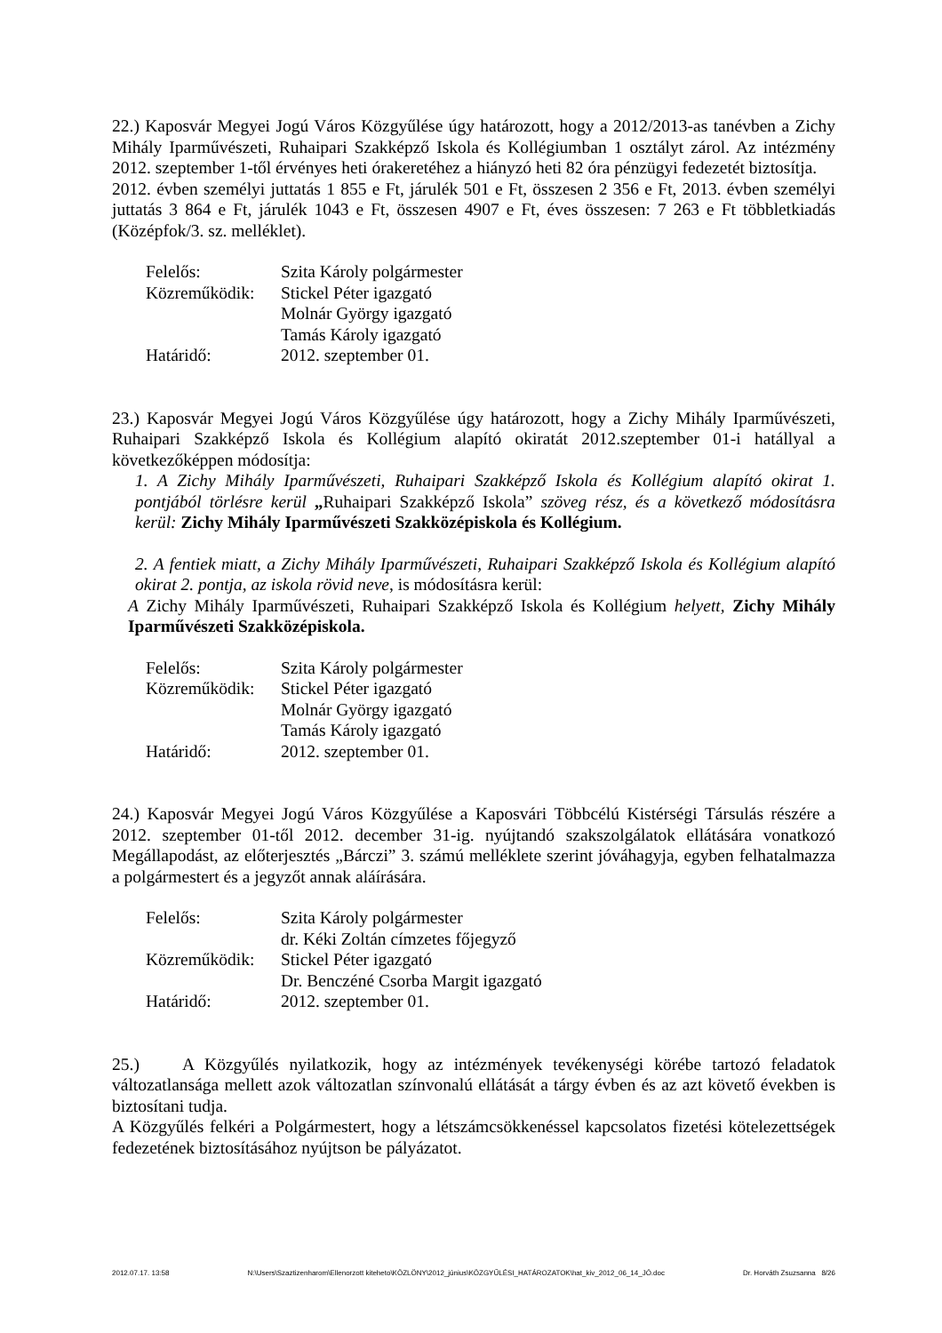22.) Kaposvár Megyei Jogú Város Közgyűlése úgy határozott, hogy a 2012/2013-as tanévben a Zichy Mihály Iparművészeti, Ruhaipari Szakképző Iskola és Kollégiumban 1 osztályt zárol. Az intézmény 2012. szeptember 1-től érvényes heti órakeretéhez a hiányzó heti 82 óra pénzügyi fedezetét biztosítja.
2012. évben személyi juttatás 1 855 e Ft, járulék 501 e Ft, összesen 2 356 e Ft, 2013. évben személyi juttatás 3 864 e Ft, járulék 1043 e Ft, összesen 4907 e Ft, éves összesen: 7 263 e Ft többletkiadás (Középfok/3. sz. melléklet).
| Felelős: | Szita Károly polgármester |
| Közreműködik: | Stickel Péter igazgató |
| | Molnár György igazgató |
| | Tamás Károly igazgató |
| Határidő: | 2012. szeptember 01. |
23.) Kaposvár Megyei Jogú Város Közgyűlése úgy határozott, hogy a Zichy Mihály Iparművészeti, Ruhaipari Szakképző Iskola és Kollégium alapító okiratát 2012.szeptember 01-i hatállyal a következőképpen módosítja:
1. A Zichy Mihály Iparművészeti, Ruhaipari Szakképző Iskola és Kollégium alapító okirat 1. pontjából törlésre kerül „Ruhaipari Szakképző Iskola” szöveg rész, és a következő módosításra kerül: Zichy Mihály Iparművészeti Szakközépiskola és Kollégium.
2. A fentiek miatt, a Zichy Mihály Iparművészeti, Ruhaipari Szakképző Iskola és Kollégium alapító okirat 2. pontja, az iskola rövid neve, is módosításra kerül:
A Zichy Mihály Iparművészeti, Ruhaipari Szakképző Iskola és Kollégium helyett, Zichy Mihály Iparművészeti Szakközépiskola.
| Felelős: | Szita Károly polgármester |
| Közreműködik: | Stickel Péter igazgató |
| | Molnár György igazgató |
| | Tamás Károly igazgató |
| Határidő: | 2012. szeptember 01. |
24.) Kaposvár Megyei Jogú Város Közgyűlése a Kaposvári Többcélú Kistérségi Társulás részére a 2012. szeptember 01-től 2012. december 31-ig. nyújtandó szakszolgálatok ellátására vonatkozó Megállapodást, az előterjesztés „Bárczi” 3. számú melléklete szerint jóváhagyja, egyben felhatalmazza a polgármestert és a jegyzőt annak aláírására.
| Felelős: | Szita Károly polgármester |
| | dr. Kéki Zoltán címzetes főjegyző |
| Közreműködik: | Stickel Péter igazgató |
| | Dr. Benczéné Csorba Margit igazgató |
| Határidő: | 2012. szeptember 01. |
25.) A Közgyűlés nyilatkozik, hogy az intézmények tevékenységi körébe tartozó feladatok változatlansága mellett azok változatlan színvonalú ellátását a tárgy évben és az azt követő években is biztosítani tudja.
A Közgyűlés felkéri a Polgármestert, hogy a létszámcsökkenéssel kapcsolatos fizetési kötelezettségek fedezetének biztosításához nyújtson be pályázatot.
2012.07.17. 13:58 N:\Users\Szaztizenharom\Ellenorzott kiteheto\KÖZLÖNY\2012_június\KÖZGYŰLÉSI_HATÁROZATOK\hat_kiv_2012_06_14_JÓ.doc Dr. Horváth Zsuzsanna 8/26